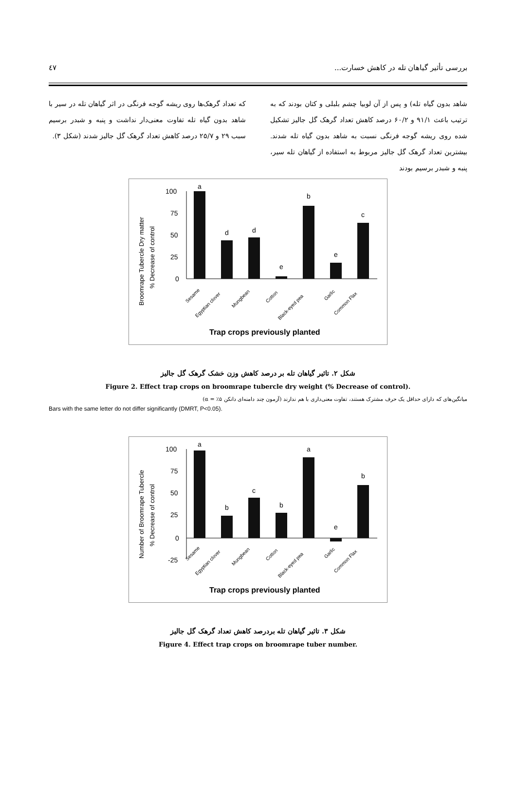بررسی تأثیر گیاهان تله در کاهش خسارت... ٤٧
شاهد بدون گیاه تله) و پس از آن لوبیا چشم بلبلی و کتان بودند که به ترتیب باعث ۹۱/۱ و ۶۰/۲ درصد کاهش تعداد گرهک گل جالیز تشکیل شده روی ریشه گوجه فرنگی نسبت به شاهد بدون گیاه تله شدند. بیشترین تعداد گرهک گل جالیز مربوط به استفاده از گیاهان تله سیر، پنبه و شبدر برسیم بودند
که تعداد گرهک‌ها روی ریشه گوجه فرنگی در اثر گیاهان تله در سیر با شاهد بدون گیاه تله تفاوت معنی‌دار نداشت و پنبه و شبدر برسیم سبب ۲۹ و ۲۵/۷ درصد کاهش تعداد گرهک گل جالیز شدند (شکل ۳).
Broomrape Tubercle Dry matter
% Decrease of control
100
75
50
25
0
a
d
d
e
b
e
c
Sesame
Egyptian clover
Mungbean
Cotton
Black-eyed pea
Garlic
Common Flax
Trap crops previously planted
شکل ۲. تاثیر گیاهان تله بر درصد کاهش وزن خشک گرهک گل جالیز
Figure 2. Effect trap crops on broomrape tubercle dry weight (% Decrease of control).
میانگین‌های که دارای حداقل یک حرف مشترک هستند، تفاوت معنی‌داری با هم ندارند (آزمون چند دامنه‌ای دانکن ۵٪ = α)
Bars with the same letter do not differ significantly (DMRT, P<0.05).
Number of Broomrape Tubercle
% Decrease of control
100
75
50
25
0
-25
a
b
c
b
a
e
b
Sesame
Egyptian clover
Mungbean
Cotton
Black-eyed pea
Garlic
Common Flax
Trap crops previously planted
شکل ۳. تاثیر گیاهان تله بردرصد کاهش تعداد گرهک گل جالیز
Figure 4. Effect trap crops on broomrape tuber number.